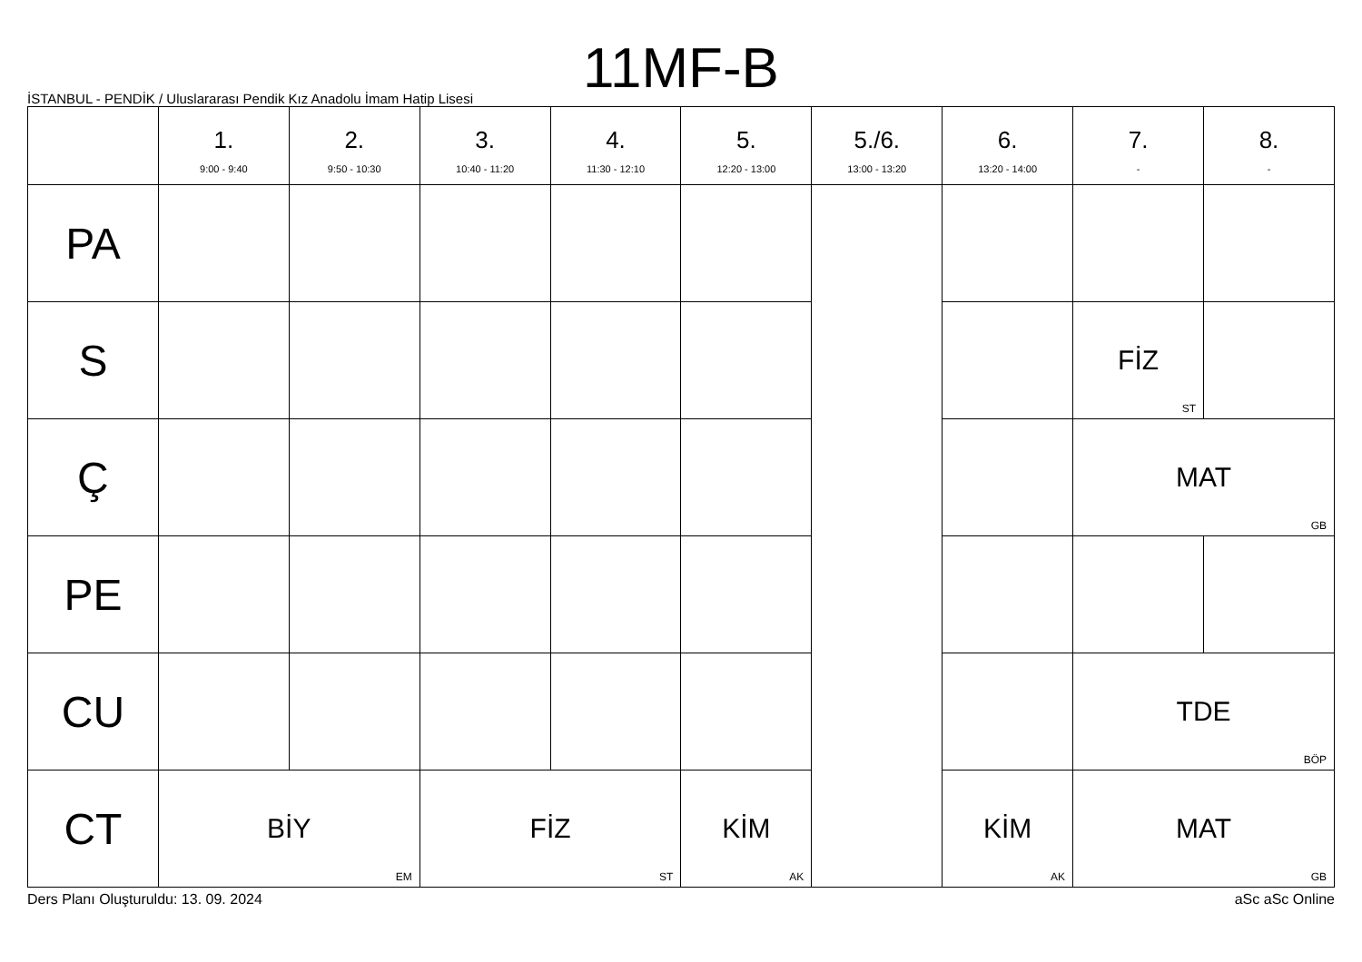11MF-B
İSTANBUL - PENDİK / Uluslararası Pendik Kız Anadolu İmam Hatip Lisesi
| | 1. 9:00 - 9:40 | 2. 9:50 - 10:30 | 3. 10:40 - 11:20 | 4. 11:30 - 12:10 | 5. 12:20 - 13:00 | 5./6. 13:00 - 13:20 | 6. 13:20 - 14:00 | 7. - | 8. - |
| --- | --- | --- | --- | --- | --- | --- | --- | --- | --- |
| PA | | | | | | | | | |
| S | | | | | | | | FİZ ST | |
| Ç | | | | | | | | MAT GB | |
| PE | | | | | | | | | |
| CU | | | | | | | | TDE BÖP | |
| CT | BİY EM | | FİZ ST | | KİM AK | | KİM AK | MAT GB | |
Ders Planı Oluşturuldu: 13. 09. 2024 aSc aSc Online